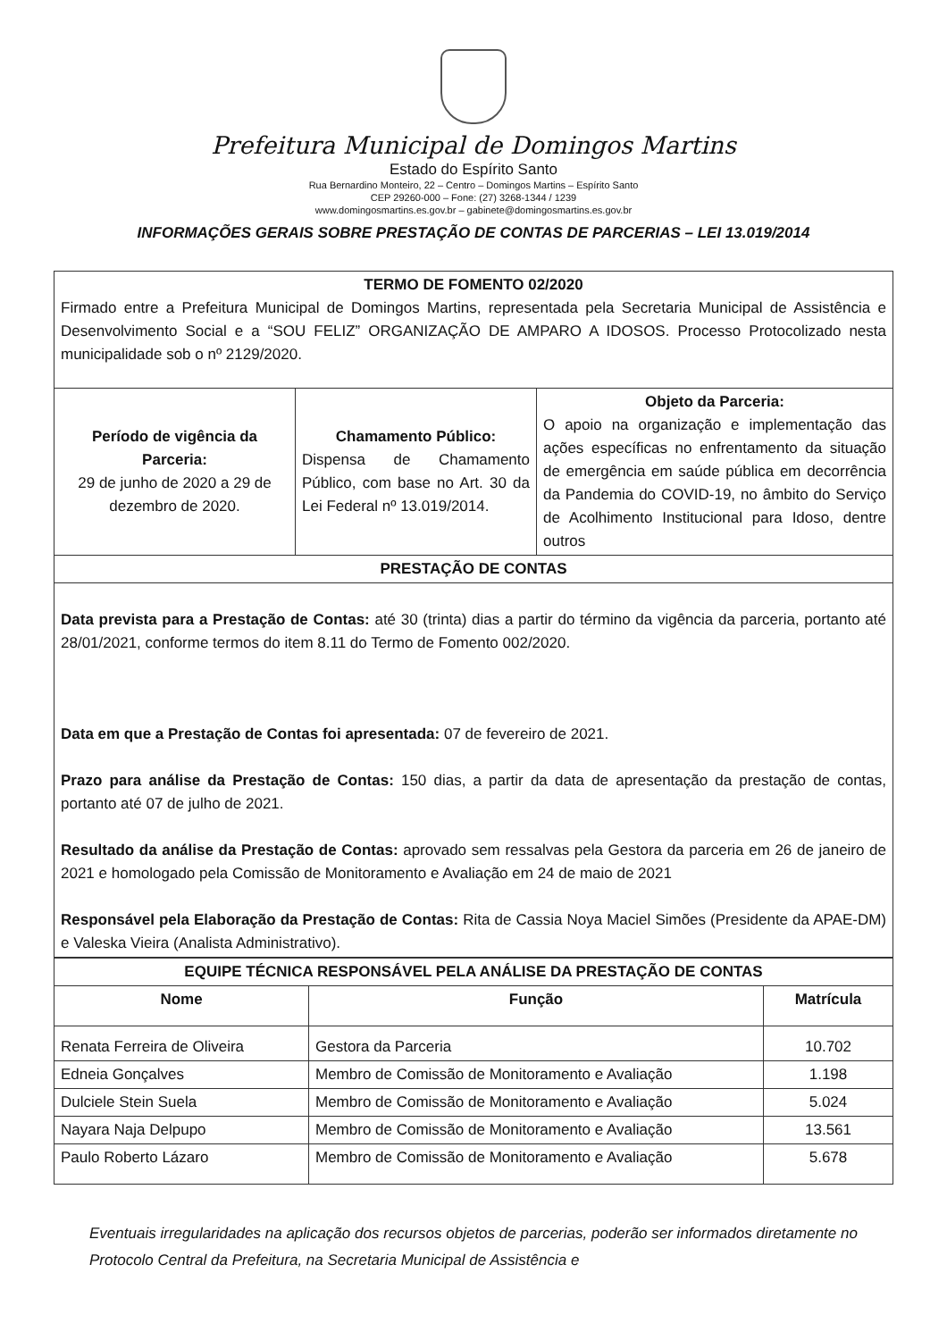Prefeitura Municipal de Domingos Martins
Estado do Espírito Santo
Rua Bernardino Monteiro, 22 – Centro – Domingos Martins – Espírito Santo
CEP 29260-000 – Fone: (27) 3268-1344 / 1239
www.domingosmartins.es.gov.br – gabinete@domingosmartins.es.gov.br
INFORMAÇÕES GERAIS SOBRE PRESTAÇÃO DE CONTAS DE PARCERIAS – LEI 13.019/2014
| TERMO DE FOMENTO 02/2020 Firmado entre a Prefeitura Municipal de Domingos Martins, representada pela Secretaria Municipal de Assistência e Desenvolvimento Social e a “SOU FELIZ” ORGANIZAÇÃO DE AMPARO A IDOSOS. Processo Protocolizado nesta municipalidade sob o nº 2129/2020. | | |
| Período de vigência da Parceria: 29 de junho de 2020 a 29 de dezembro de 2020. | Chamamento Público: Dispensa de Chamamento Público, com base no Art. 30 da Lei Federal nº 13.019/2014. | Objeto da Parceria: O apoio na organização e implementação das ações específicas no enfrentamento da situação de emergência em saúde pública em decorrência da Pandemia do COVID-19, no âmbito do Serviço de Acolhimento Institucional para Idoso, dentre outros |
| PRESTAÇÃO DE CONTAS | | |
| Data prevista para a Prestação de Contas: até 30 (trinta) dias a partir do término da vigência da parceria, portanto até 28/01/2021, conforme termos do item 8.11 do Termo de Fomento 002/2020. Data em que a Prestação de Contas foi apresentada: 07 de fevereiro de 2021. Prazo para análise da Prestação de Contas: 150 dias, a partir da data de apresentação da prestação de contas, portanto até 07 de julho de 2021. Resultado da análise da Prestação de Contas: aprovado sem ressalvas pela Gestora da parceria em 26 de janeiro de 2021 e homologado pela Comissão de Monitoramento e Avaliação em 24 de maio de 2021 Responsável pela Elaboração da Prestação de Contas: Rita de Cassia Noya Maciel Simões (Presidente da APAE-DM) e Valeska Vieira (Analista Administrativo). | | |
| EQUIPE TÉCNICA RESPONSÁVEL PELA ANÁLISE DA PRESTAÇÃO DE CONTAS | | |
| --- | --- | --- |
| Nome | Função | Matrícula |
| Renata Ferreira de Oliveira | Gestora da Parceria | 10.702 |
| Edneia Gonçalves | Membro de Comissão de Monitoramento e Avaliação | 1.198 |
| Dulciele Stein Suela | Membro de Comissão de Monitoramento e Avaliação | 5.024 |
| Nayara Naja Delpupo | Membro de Comissão de Monitoramento e Avaliação | 13.561 |
| Paulo Roberto Lázaro | Membro de Comissão de Monitoramento e Avaliação | 5.678 |
Eventuais irregularidades na aplicação dos recursos objetos de parcerias, poderão ser informados diretamente no Protocolo Central da Prefeitura, na Secretaria Municipal de Assistência e